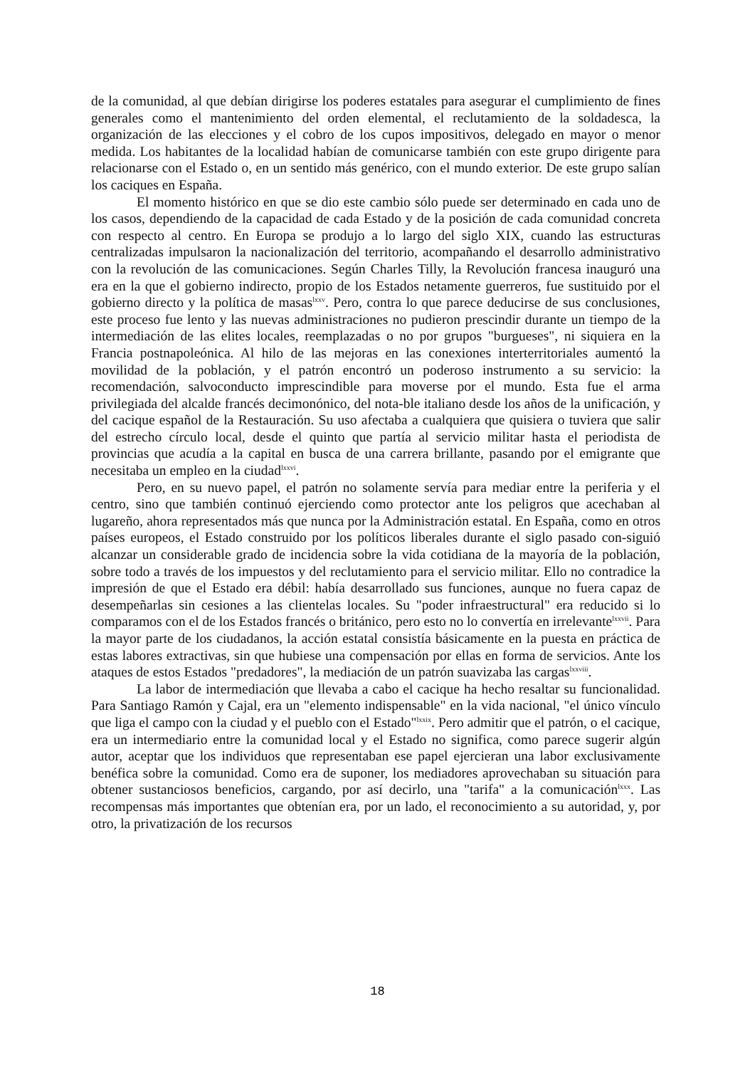de la comunidad, al que debían dirigirse los poderes estatales para asegurar el cumplimiento de fines generales como el mantenimiento del orden elemental, el reclutamiento de la soldadesca, la organización de las elecciones y el cobro de los cupos impositivos, delegado en mayor o menor medida. Los habitantes de la localidad habían de comunicarse también con este grupo dirigente para relacionarse con el Estado o, en un sentido más genérico, con el mundo exterior. De este grupo salían los caciques en España.
El momento histórico en que se dio este cambio sólo puede ser determinado en cada uno de los casos, dependiendo de la capacidad de cada Estado y de la posición de cada comunidad concreta con respecto al centro. En Europa se produjo a lo largo del siglo XIX, cuando las estructuras centralizadas impulsaron la nacionalización del territorio, acompañando el desarrollo administrativo con la revolución de las comunicaciones. Según Charles Tilly, la Revolución francesa inauguró una era en la que el gobierno indirecto, propio de los Estados netamente guerreros, fue sustituido por el gobierno directo y la política de masas<sup>lxxv</sup>. Pero, contra lo que parece deducirse de sus conclusiones, este proceso fue lento y las nuevas administraciones no pudieron prescindir durante un tiempo de la intermediación de las elites locales, reemplazadas o no por grupos "burgueses", ni siquiera en la Francia postnapoleónica. Al hilo de las mejoras en las conexiones interterritoriales aumentó la movilidad de la población, y el patrón encontró un poderoso instrumento a su servicio: la recomendación, salvoconducto imprescindible para moverse por el mundo. Esta fue el arma privilegiada del alcalde francés decimonónico, del nota-ble italiano desde los años de la unificación, y del cacique español de la Restauración. Su uso afectaba a cualquiera que quisiera o tuviera que salir del estrecho círculo local, desde el quinto que partía al servicio militar hasta el periodista de provincias que acudía a la capital en busca de una carrera brillante, pasando por el emigrante que necesitaba un empleo en la ciudad<sup>lxxvi</sup>.
Pero, en su nuevo papel, el patrón no solamente servía para mediar entre la periferia y el centro, sino que también continuó ejerciendo como protector ante los peligros que acechaban al lugareño, ahora representados más que nunca por la Administración estatal. En España, como en otros países europeos, el Estado construido por los políticos liberales durante el siglo pasado con-siguió alcanzar un considerable grado de incidencia sobre la vida cotidiana de la mayoría de la población, sobre todo a través de los impuestos y del reclutamiento para el servicio militar. Ello no contradice la impresión de que el Estado era débil: había desarrollado sus funciones, aunque no fuera capaz de desempeñarlas sin cesiones a las clientelas locales. Su "poder infraestructural" era reducido si lo comparamos con el de los Estados francés o británico, pero esto no lo convertía en irrelevante<sup>lxxvii</sup>. Para la mayor parte de los ciudadanos, la acción estatal consistía básicamente en la puesta en práctica de estas labores extractivas, sin que hubiese una compensación por ellas en forma de servicios. Ante los ataques de estos Estados "predadores", la mediación de un patrón suavizaba las cargas<sup>lxxviii</sup>.
La labor de intermediación que llevaba a cabo el cacique ha hecho resaltar su funcionalidad. Para Santiago Ramón y Cajal, era un "elemento indispensable" en la vida nacional, "el único vínculo que liga el campo con la ciudad y el pueblo con el Estado"<sup>lxxix</sup>. Pero admitir que el patrón, o el cacique, era un intermediario entre la comunidad local y el Estado no significa, como parece sugerir algún autor, aceptar que los individuos que representaban ese papel ejercieran una labor exclusivamente benéfica sobre la comunidad. Como era de suponer, los mediadores aprovechaban su situación para obtener sustanciosos beneficios, cargando, por así decirlo, una "tarifa" a la comunicación<sup>lxxx</sup>. Las recompensas más importantes que obtenían era, por un lado, el reconocimiento a su autoridad, y, por otro, la privatización de los recursos
18